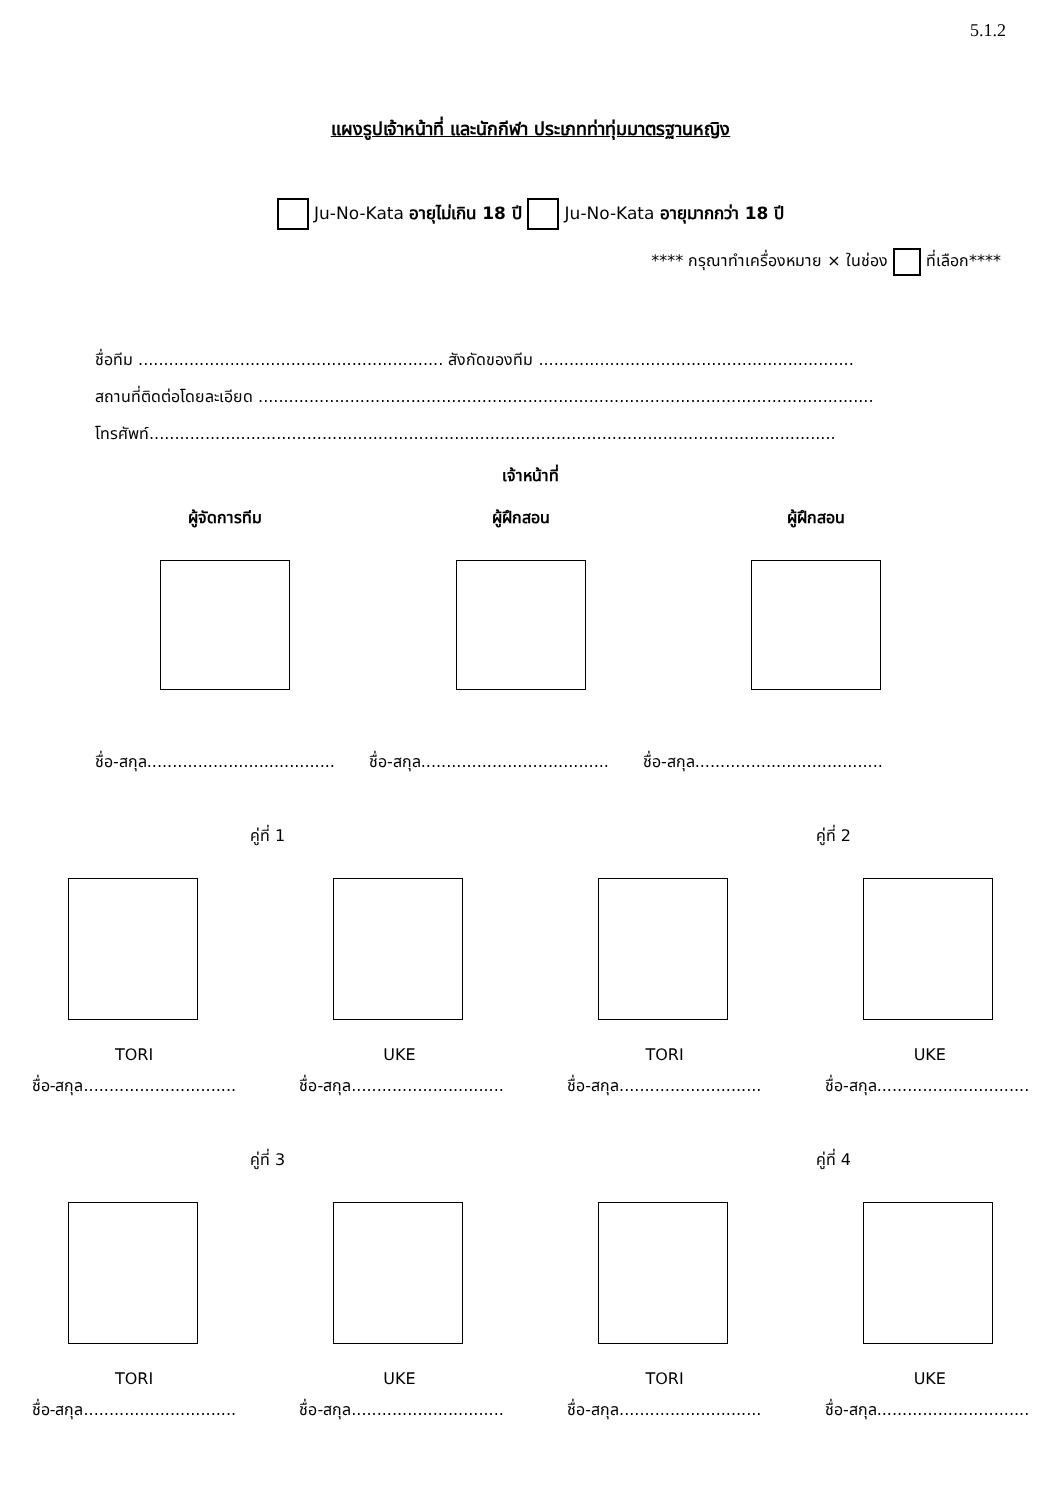5.1.2
แผงรูปเจ้าหน้าที่ และนักกีฬา ประเภทท่าทุ่มมาตรฐานหญิง
Ju-No-Kata อายุไม่เกิน 18 ปี Ju-No-Kata อายุมากกว่า 18 ปี
**** กรุณาทำเครื่องหมาย × ในช่อง ที่เลือก****
ชื่อทีม ............................................................ สังกัดของทีม ..............................................................
สถานที่ติดต่อโดยละเอียด .........................................................................................................................
โทรศัพท์.......................................................................................................................................
เจ้าหน้าที่
ผู้จัดการทีม ผู้ฝึกสอน ผู้ฝึกสอน
ชื่อ-สกุล..................................... ชื่อ-สกุล..................................... ชื่อ-สกุล.....................................
คู่ที่ 1 คู่ที่ 2
TORI UKE TORI UKE
ชื่อ-สกุล.............................. ชื่อ-สกุล.............................. ชื่อ-สกุล............................ ชื่อ-สกุล..............................
คู่ที่ 3 คู่ที่ 4
TORI UKE TORI UKE
ชื่อ-สกุล.............................. ชื่อ-สกุล.............................. ชื่อ-สกุล............................ ชื่อ-สกุล..............................